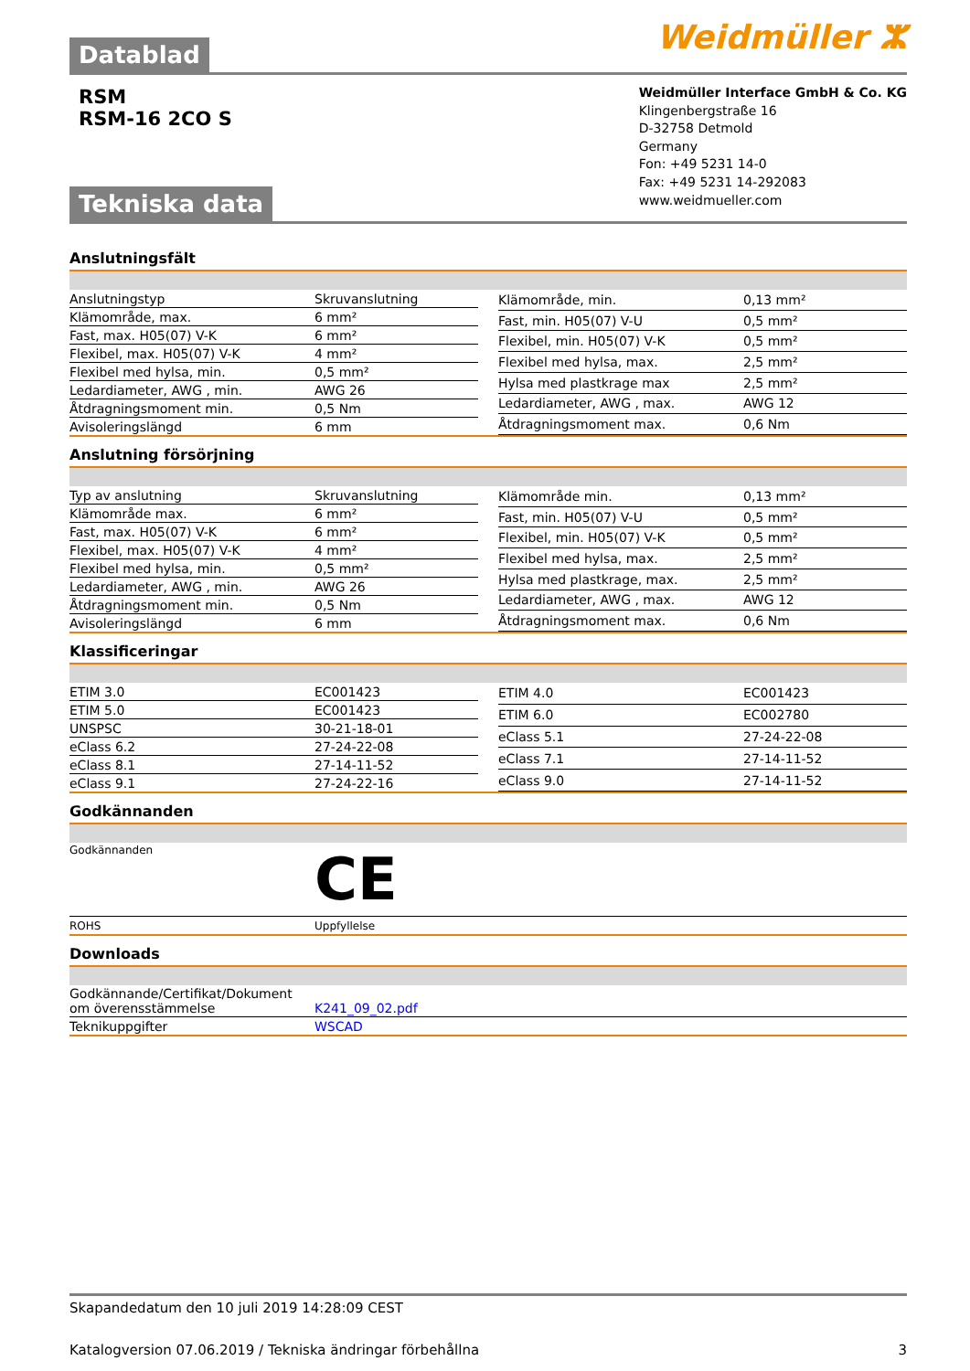Datablad
Weidmüller ⵣ
RSM
RSM-16 2CO S
Tekniska data
Weidmüller Interface GmbH & Co. KG
Klingenbergstraße 16
D-32758 Detmold
Germany
Fon: +49 5231 14-0
Fax: +49 5231 14-292083
www.weidmueller.com
Anslutningsfält
| Anslutningstyp | Skruvanslutning |
| Klämområde, max. | 6 mm² |
| Fast, max. H05(07) V-K | 6 mm² |
| Flexibel, max. H05(07) V-K | 4 mm² |
| Flexibel med hylsa, min. | 0,5 mm² |
| Ledardiameter, AWG , min. | AWG 26 |
| Åtdragningsmoment min. | 0,5 Nm |
| Avisoleringslängd | 6 mm |
| Klämområde, min. | 0,13 mm² |
| Fast, min. H05(07) V-U | 0,5 mm² |
| Flexibel, min. H05(07) V-K | 0,5 mm² |
| Flexibel med hylsa, max. | 2,5 mm² |
| Hylsa med plastkrage max | 2,5 mm² |
| Ledardiameter, AWG , max. | AWG 12 |
| Åtdragningsmoment max. | 0,6 Nm |
Anslutning försörjning
| Typ av anslutning | Skruvanslutning |
| Klämområde max. | 6 mm² |
| Fast, max. H05(07) V-K | 6 mm² |
| Flexibel, max. H05(07) V-K | 4 mm² |
| Flexibel med hylsa, min. | 0,5 mm² |
| Ledardiameter, AWG , min. | AWG 26 |
| Åtdragningsmoment min. | 0,5 Nm |
| Avisoleringslängd | 6 mm |
| Klämområde min. | 0,13 mm² |
| Fast, min. H05(07) V-U | 0,5 mm² |
| Flexibel, min. H05(07) V-K | 0,5 mm² |
| Flexibel med hylsa, max. | 2,5 mm² |
| Hylsa med plastkrage, max. | 2,5 mm² |
| Ledardiameter, AWG , max. | AWG 12 |
| Åtdragningsmoment max. | 0,6 Nm |
Klassificeringar
| ETIM 3.0 | EC001423 |
| ETIM 5.0 | EC001423 |
| UNSPSC | 30-21-18-01 |
| eClass 6.2 | 27-24-22-08 |
| eClass 8.1 | 27-14-11-52 |
| eClass 9.1 | 27-24-22-16 |
| ETIM 4.0 | EC001423 |
| ETIM 6.0 | EC002780 |
| eClass 5.1 | 27-24-22-08 |
| eClass 7.1 | 27-14-11-52 |
| eClass 9.0 | 27-14-11-52 |
Godkännanden
| Godkännanden | CE |
| ROHS | Uppfyllelse |
Downloads
| Godkännande/Certifikat/Dokument om överensstämmelse | K241_09_02.pdf |
| Teknikuppgifter | WSCAD |
Skapandedatum den 10 juli 2019 14:28:09 CEST
Katalogversion 07.06.2019 / Tekniska ändringar förbehållna 3